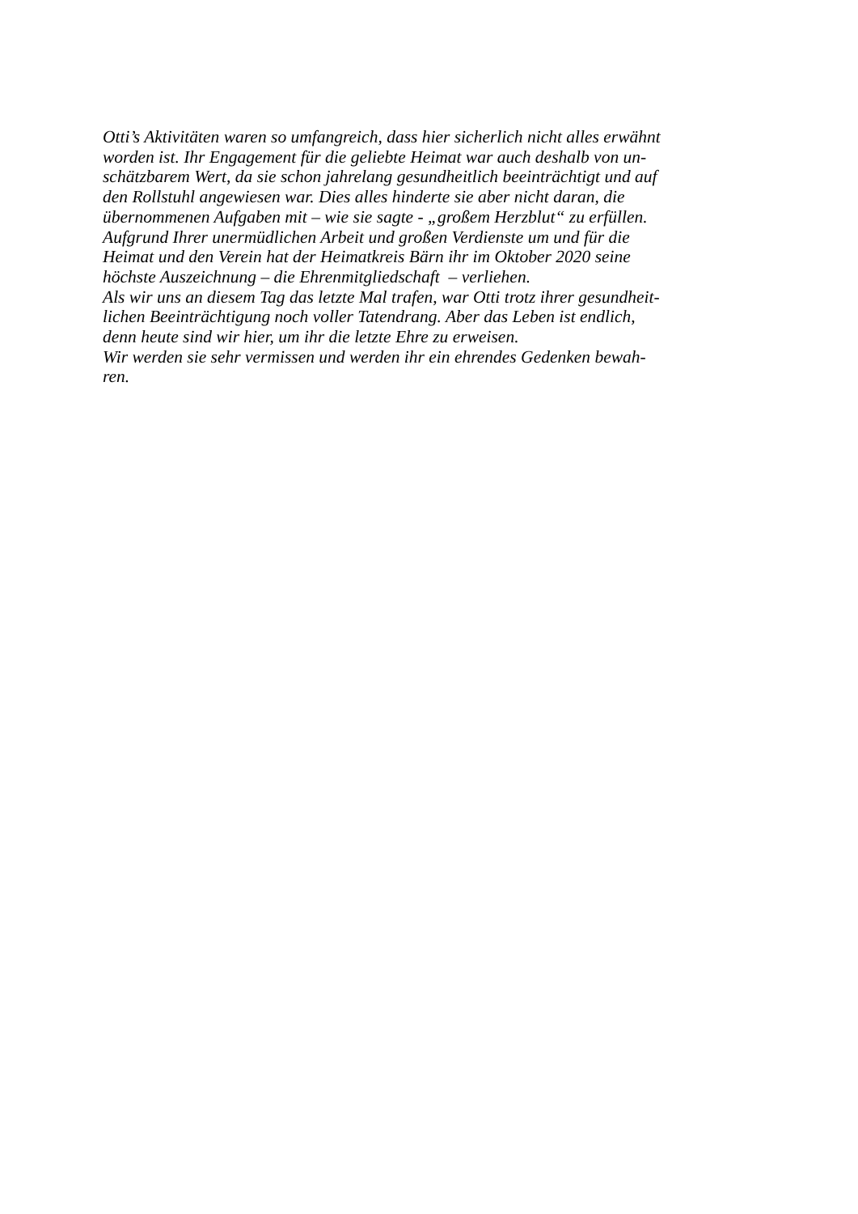Otti’s Aktivitäten waren so umfangreich, dass hier sicherlich nicht alles erwähnt
worden ist. Ihr Engagement für die geliebte Heimat war auch deshalb von un-
schätzbarem Wert, da sie schon jahrelang gesundheitlich beeinträchtigt und auf
den Rollstuhl angewiesen war. Dies alles hinderte sie aber nicht daran, die
übernommenen Aufgaben mit – wie sie sagte - „großem Herzblut“ zu erfüllen.
Aufgrund Ihrer unermüdlichen Arbeit und großen Verdienste um und für die
Heimat und den Verein hat der Heimatkreis Bärn ihr im Oktober 2020 seine
höchste Auszeichnung – die Ehrenmitgliedschaft – verliehen.
Als wir uns an diesem Tag das letzte Mal trafen, war Otti trotz ihrer gesundheit-
lichen Beeinträchtigung noch voller Tatendrang. Aber das Leben ist endlich,
denn heute sind wir hier, um ihr die letzte Ehre zu erweisen.
Wir werden sie sehr vermissen und werden ihr ein ehrendes Gedenken bewah-
ren.